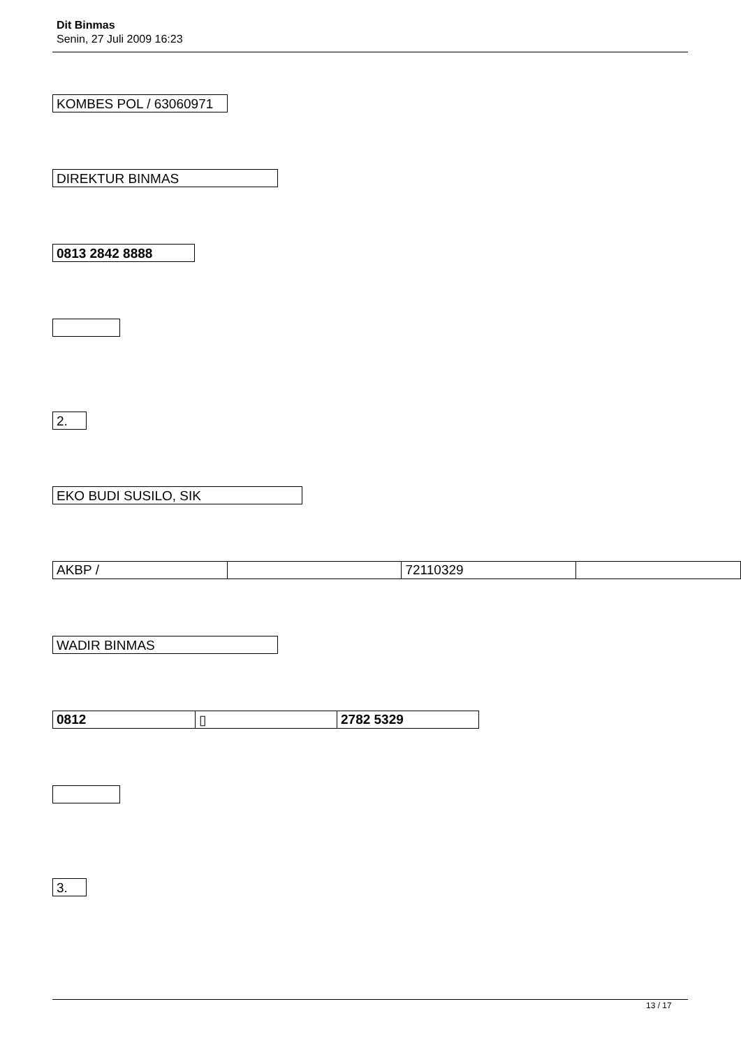Dit Binmas
Senin, 27 Juli 2009 16:23
KOMBES POL / 63060971
DIREKTUR BINMAS
0813 2842 8888
2.
EKO BUDI SUSILO, SIK
| AKBP / | | 72110329 | |
WADIR BINMAS
| 0812 | ▯ | 2782 5329 |
3.
13 / 17